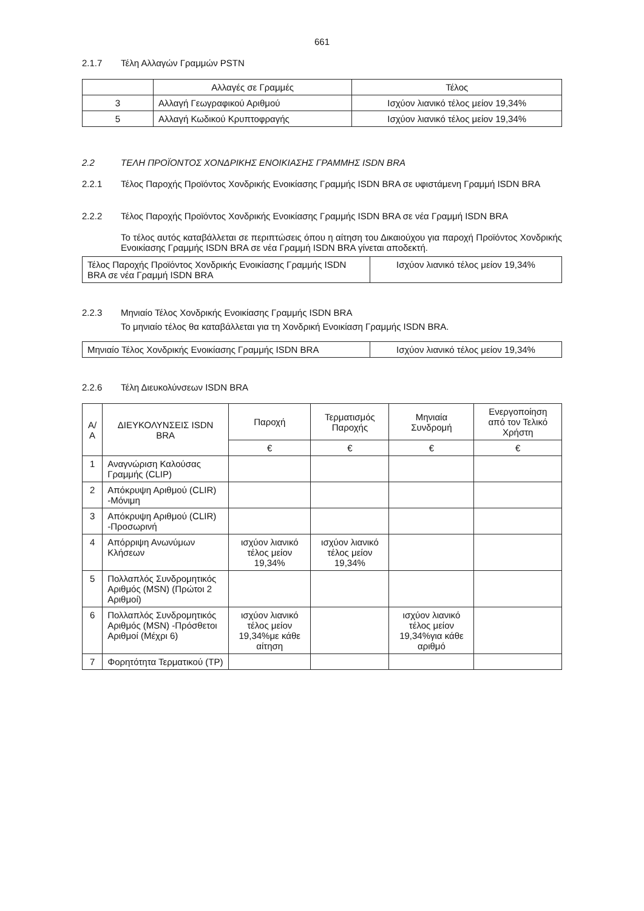661
2.1.7 Τέλη Αλλαγών Γραμμών PSTN
| | Αλλαγές σε Γραμμές | Τέλος |
| --- | --- | --- |
| 3 | Αλλαγή Γεωγραφικού Αριθμού | Ισχύον λιανικό τέλος μείον 19,34% |
| 5 | Αλλαγή Κωδικού Κρυπτοφραγής | Ισχύον λιανικό τέλος μείον 19,34% |
2.2 ΤΕΛΗ ΠΡΟΪΟΝΤΟΣ ΧΟΝΔΡΙΚΗΣ ΕΝΟΙΚΙΑΣΗΣ ΓΡΑΜΜΗΣ ISDN BRA
2.2.1 Τέλος Παροχής Προϊόντος Χονδρικής Ενοικίασης Γραμμής ISDN BRA σε υφιστάμενη Γραμμή ISDN BRA
2.2.2 Τέλος Παροχής Προϊόντος Χονδρικής Ενοικίασης Γραμμής ISDN BRA σε νέα Γραμμή ISDN BRA
Το τέλος αυτός καταβάλλεται σε περιπτώσεις όπου η αίτηση του Δικαιούχου για παροχή Προϊόντος Χονδρικής Ενοικίασης Γραμμής ISDN BRA σε νέα Γραμμή ISDN BRA γίνεται αποδεκτή.
| Τέλος Παροχής Προϊόντος Χονδρικής Ενοικίασης Γραμμής ISDN BRA σε νέα Γραμμή ISDN BRA | Ισχύον λιανικό τέλος μείον 19,34% |
2.2.3 Μηνιαίο Τέλος Χονδρικής Ενοικίασης Γραμμής ISDN BRA
Το μηνιαίο τέλος θα καταβάλλεται για τη Χονδρική Ενοικίαση Γραμμής ISDN BRA.
| Μηνιαίο Τέλος Χονδρικής Ενοικίασης Γραμμής ISDN BRA | Ισχύον λιανικό τέλος μείον 19,34% |
2.2.6 Τέλη Διευκολύνσεων ISDN BRA
| Α/Α | ΔΙΕΥΚΟΛΥΝΣΕΙΣ ISDN BRA | Παροχή | Τερματισμός Παροχής | Μηνιαία Συνδρομή | Ενεργοποίηση από τον Τελικό Χρήστη |
| --- | --- | --- | --- | --- | --- |
| | | € | € | € | € |
| 1 | Αναγνώριση Καλούσας Γραμμής (CLIP) | | | | |
| 2 | Απόκρυψη Αριθμού (CLIR) -Μόνιμη | | | | |
| 3 | Απόκρυψη Αριθμού (CLIR) -Προσωρινή | | | | |
| 4 | Απόρριψη Ανωνύμων Κλήσεων | ισχύον λιανικό τέλος μείον 19,34% | ισχύον λιανικό τέλος μείον 19,34% | | |
| 5 | Πολλαπλός Συνδρομητικός Αριθμός (MSN) (Πρώτοι 2 Αριθμοί) | | | | |
| 6 | Πολλαπλός Συνδρομητικός Αριθμός (MSN) -Πρόσθετοι Αριθμοί (Μέχρι 6) | ισχύον λιανικό τέλος μείον 19,34%με κάθε αίτηση | | ισχύον λιανικό τέλος μείον 19,34%για κάθε αριθμό | |
| 7 | Φορητότητα Τερματικού (TP) | | | | |